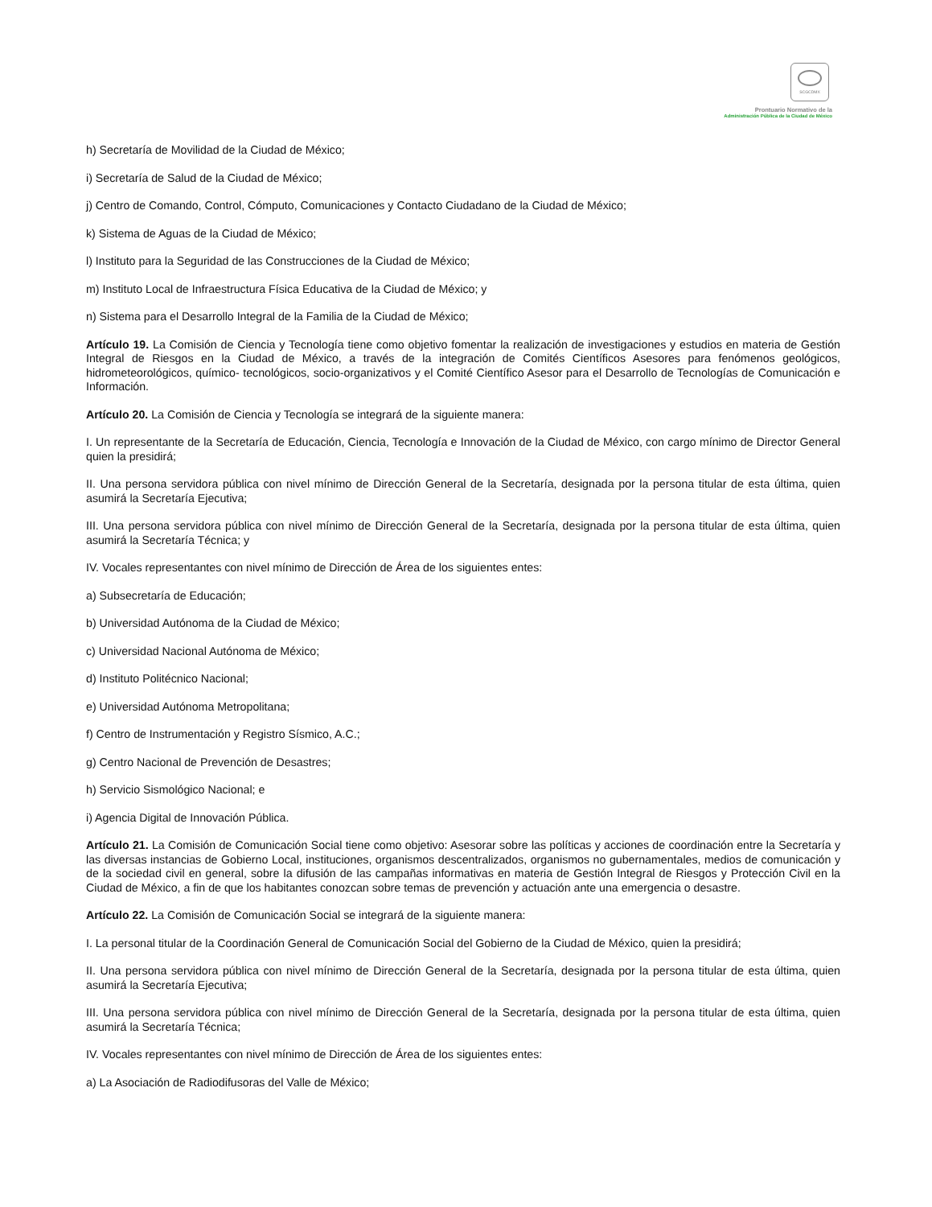SCGCDMX
Prontuario Normativo de la
Administración Pública de la Ciudad de México
h) Secretaría de Movilidad de la Ciudad de México;
i) Secretaría de Salud de la Ciudad de México;
j) Centro de Comando, Control, Cómputo, Comunicaciones y Contacto Ciudadano de la Ciudad de México;
k) Sistema de Aguas de la Ciudad de México;
l) Instituto para la Seguridad de las Construcciones de la Ciudad de México;
m) Instituto Local de Infraestructura Física Educativa de la Ciudad de México; y
n) Sistema para el Desarrollo Integral de la Familia de la Ciudad de México;
Artículo 19. La Comisión de Ciencia y Tecnología tiene como objetivo fomentar la realización de investigaciones y estudios en materia de Gestión Integral de Riesgos en la Ciudad de México, a través de la integración de Comités Científicos Asesores para fenómenos geológicos, hidrometeorológicos, químico- tecnológicos, socio-organizativos y el Comité Científico Asesor para el Desarrollo de Tecnologías de Comunicación e Información.
Artículo 20. La Comisión de Ciencia y Tecnología se integrará de la siguiente manera:
I. Un representante de la Secretaría de Educación, Ciencia, Tecnología e Innovación de la Ciudad de México, con cargo mínimo de Director General quien la presidirá;
II. Una persona servidora pública con nivel mínimo de Dirección General de la Secretaría, designada por la persona titular de esta última, quien asumirá la Secretaría Ejecutiva;
III. Una persona servidora pública con nivel mínimo de Dirección General de la Secretaría, designada por la persona titular de esta última, quien asumirá la Secretaría Técnica; y
IV. Vocales representantes con nivel mínimo de Dirección de Área de los siguientes entes:
a) Subsecretaría de Educación;
b) Universidad Autónoma de la Ciudad de México;
c) Universidad Nacional Autónoma de México;
d) Instituto Politécnico Nacional;
e) Universidad Autónoma Metropolitana;
f) Centro de Instrumentación y Registro Sísmico, A.C.;
g) Centro Nacional de Prevención de Desastres;
h) Servicio Sismológico Nacional; e
i) Agencia Digital de Innovación Pública.
Artículo 21. La Comisión de Comunicación Social tiene como objetivo: Asesorar sobre las políticas y acciones de coordinación entre la Secretaría y las diversas instancias de Gobierno Local, instituciones, organismos descentralizados, organismos no gubernamentales, medios de comunicación y de la sociedad civil en general, sobre la difusión de las campañas informativas en materia de Gestión Integral de Riesgos y Protección Civil en la Ciudad de México, a fin de que los habitantes conozcan sobre temas de prevención y actuación ante una emergencia o desastre.
Artículo 22. La Comisión de Comunicación Social se integrará de la siguiente manera:
I. La personal titular de la Coordinación General de Comunicación Social del Gobierno de la Ciudad de México, quien la presidirá;
II. Una persona servidora pública con nivel mínimo de Dirección General de la Secretaría, designada por la persona titular de esta última, quien asumirá la Secretaría Ejecutiva;
III. Una persona servidora pública con nivel mínimo de Dirección General de la Secretaría, designada por la persona titular de esta última, quien asumirá la Secretaría Técnica;
IV. Vocales representantes con nivel mínimo de Dirección de Área de los siguientes entes:
a) La Asociación de Radiodifusoras del Valle de México;